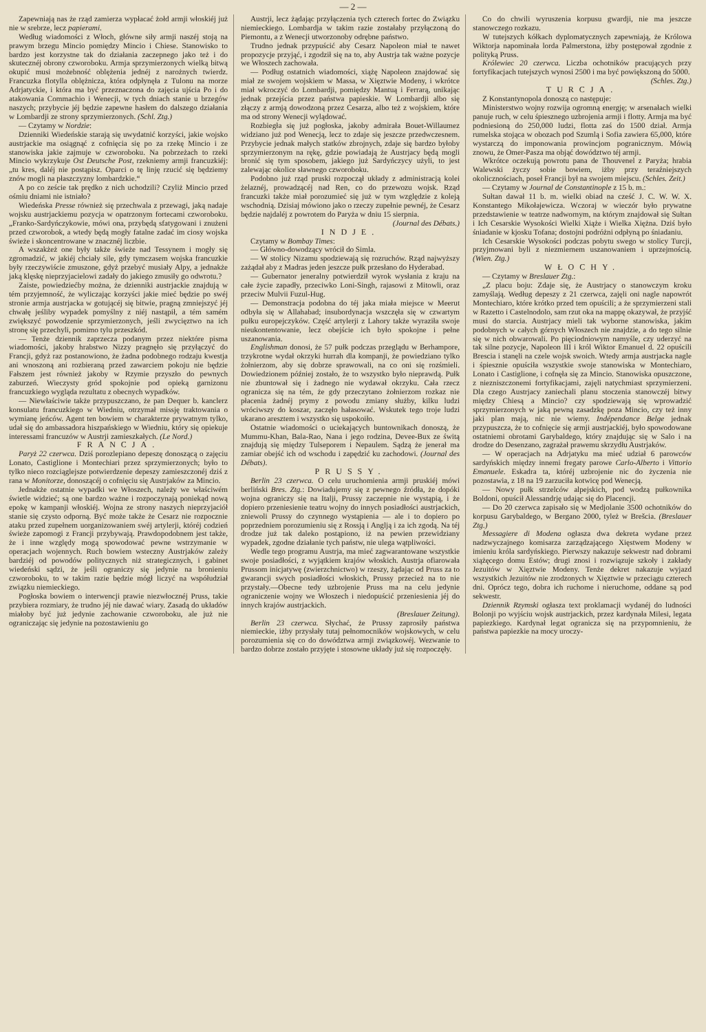— 2 —
Zapewniają nas że rząd zamierza wypłacać żołd armji włoskiéj już nie w srebrze, lecz papierami.
Według wiadomości z Włoch, główne siły armji naszéj stoją na prawym brzegu Mincio pomiędzy Mincio i Chiese. Stanowisko to bardzo jest korzystne tak do działania zaczepnego jako też i do skutecznéj obrony czworoboku. Armja sprzymierzonych wielką bitwą okupić musi możebność oblężenia jednéj z narożnych twierdz. Francuzka flotylla oblężnicza, która odpłynęła z Tulonu na morze Adrjatyckie, i która ma być przeznaczona do zajęcia ujścia Po i do atakowania Commachio i Wenecji, w tych dniach stanie u brzegów naszych; przybycie jéj będzie zapewne hasłem do dalszego działania w Lombardji ze strony sprzymierzonych. (Schl. Ztg.)
— Czytamy w Nordzie:
Dzienniki Wiedeńskie starają się uwydatnić korzyści, jakie wojsko austrjackie ma osiągnąć z cofnięcia się po za rzekę Mincio i ze stanowiska jakie zajmuje w czworoboku. Na pobrzeżach to rzeki Mincio wykrzykuje Ost Deutsche Post, rzekniemy armji francuzkiéj: „tu kres, daléj nie postąpisz. Oparci o tę linję rzucić się będziemy znów mogli na płaszczyzny lombardzkie.“
A po co zeście tak prędko z nich uchodzili? Czyliż Mincio przed ośmiu dniami nie istniało?
Wiedeńska Presse również się przechwala z przewagi, jaką nadaje wojsku austrjackiemu pozycja w opatrzonym fortecami czworoboku. „Franko-Sardyńczykowie, mówi ona, przybędą sfatygowani i znużeni przed czworobok, a wtedy będą mogły fatalne zadać im ciosy wojska świeże i skoncentrowane w znacznéj liczbie.
A wszakżeż one były także świeże nad Tessynem i mogły się zgromadzić, w jakiéj chciały sile, gdy tymczasem wojska francuzkie były rzeczywiście zmuszone, gdyż przebyć musiały Alpy, a jednakże jaką klęskę nieprzyjacielowi zadały do jakiego zmusiły go odwrotu.?
Zaiste, powiedziećby można, że dzienniki austrjackie znajdują w tém przyjemność, że wyliczając korzyści jakie mieć będzie po swéj stronie armja austrjacka w gotującéj się bitwie, pragną zmniejszyć jéj chwałę jeśliby wypadek pomyślny z niéj nastąpił, a tém samém zwiększyć powodzenie sprzymierzonych, jeśli zwycięztwo na ich stronę się przechyli, pomimo tylu przeszkód.
— Tenże dziennik zaprzecza podanym przez niektóre pisma wiadomości, jakoby hrabstwo Nizzy pragnęło się przyłączyć do Francji, gdyż raz postanowiono, że żadna podobnego rodzaju kwestja ani wnoszoną ani rozbieraną przed zawarciem pokoju nie będzie Fałszem jest również jakoby w Rzymie przyszło do pewnych zaburzeń. Wieczysty gród spokojnie pod opieką garnizonu francuzkiego wygląda rezultatu z obecnych wypadków.
— Niewłaściwie także przypuszczano, że pan Dequer b. kanclerz konsulatu francuzkiego w Wiedniu, otrzymał missję traktowania o wymianę jeńców. Agent ten bowiem w charakterze prywatnym tylko, udał się do ambassadora hiszpańskiego w Wiedniu, który się opiekuje interessami francuzów w Austrji zamieszkałych. (Le Nord.)
FRANCJA.
Paryż 22 czerwca. Dziś porozlepiano depeszę donoszącą o zajęciu Lonato, Castiglione i Montechiari przez sprzymierzonych; było to tylko nieco rozciąglejsze potwierdzenie depeszy zamieszczonéj dziś z rana w Monitorze, donoszącéj o cofnięciu się Austrjaków za Mincio.
Jednakże ostatnie wypadki we Włoszech, należy we właściwém świetle widzieć; są one bardzo ważne i rozpoczynają poniekąd nową epokę w kampanji włoskiéj. Wojna ze strony naszych nieprzyjaciół stanie się czysto odporną. Być może także że Cesarz nie rozpocznie ataku przed zupełnem uorganizowaniem swéj artylerji, któréj codzień świeże zapomogi z Francji przybywają. Prawdopodobnem jest także, że i inne względy mogą spowodować pewne wstrzymanie w operacjach wojennych. Ruch bowiem wsteczny Austrjaków zależy bardziéj od powodów politycznych niż strategicznych, i gabinet wiedeński sądzi, że jeśli ograniczy się jedynie na bronieniu czworoboku, to w takim razie będzie mógł liczyć na współudział związku niemieckiego.
Pogłoska bowiem o interwencji prawie niezwłocznéj Pruss, takie przybiera rozmiary, że trudno jéj nie dawać wiary. Zasadą do układów miałoby być już jedynie zachowanie czworoboku, ale już nie ograniczając się jedynie na pozostawieniu go
Austrji, lecz żądając przyłączenia tych czterech fortec do Związku niemieckiego. Lombardja w takim razie zostałaby przyłączoną do Piemontu, a z Wenecji utworzonoby odrębne państwo.
Trudno jednak przypuścić aby Cesarz Napoleon miał te nawet propozycje przyjąć, i zgodził się na to, aby Austrja tak ważne pozycje we Włoszech zachowała.
— Podług ostatnich wiadomości, xiążę Napoleon znajdować się miał ze swojem wojskiem w Massa, w Xięztwie Modeny, i wkrótce miał wkroczyć do Lombardji, pomiędzy Mantuą i Ferrarą, unikając jednak przejścia przez państwa papieskie. W Lombardji albo się złączy z armją dowodzoną przez Cesarza, albo też z wojskiem, które ma od strony Wenecji wylądować.
Rozbiegła się już pogłoska, jakoby admirała Bouet-Willaumez widziano już pod Wenecją, lecz to zdaje się jeszcze przedwczesnem. Przybycie jednak małych statków zbrojnych, zdaje się bardzo byłoby sprzymierzonym na rękę, gdzie powiadają że Austrjacy będą mogli bronić się tym sposobem, jakiego już Sardyńczycy użyli, to jest zalewając okolice sławnego czworoboku.
Podobno już rząd pruski rozpoczął układy z administracją kolei żelaznéj, prowadzącéj nad Ren, co do przewozu wojsk. Rząd francuzki także miał porozumieć się już w tym względzie z koleją wschodnią. Dzisiaj mówiono jako o rzeczy zupełnie pewnéj, że Cesarz będzie najdaléj z powrotem do Paryża w dniu 15 sierpnia.
(Journal des Débats.)
INDJE.
Czytamy w Bombay Times:
— Główno-dowodzący wrócił do Simla.
— W stolicy Nizamu spodziewają się rozruchów. Rząd najwyższy zażądał aby z Madras jeden jeszcze pułk przesłano do Hyderabad.
— Gubernator jeneralny potwierdził wyrok wysłania z kraju na całe życie zapadły, przeciwko Loni-Singh, rajasowi z Mitowli, oraz przeciw Mulvii Fuzul-Hug.
— Demonstracja podobna do téj jaka miała miejsce w Meerut odbyła się w Allahabad; insubordynacja wszczęła się w czwartym pułku europejczyków. Część artylerji z Lahory także wyraziła swoje nieukontentowanie, lecz obejście ich było spokojne i pełne uszanowania.
Englishman donosi, że 57 pułk podczas przeglądu w Berhampore, trzykrotne wydał okrzyki hurrah dla kompanji, że powiedziano tylko żołnierzom, aby się dobrze sprawowali, na co oni się rozśmieli. Dowiedzionem później zostało, że to wszystko było nieprawdą. Pułk nie zbuntował się i żadnego nie wydawał okrzyku. Cała rzecz ogranicza się na tém, że gdy przeczytano żołnierzom rozkaz nie płacenia żadnéj prymy z powodu zmiany służby, kilku ludzi wróciwszy do koszar, zaczęło hałasować. Wskutek tego troje ludzi ukarano aresztem i wszystko się uspokoiło.
Ostatnie wiadomości o uciekających buntownikach donoszą, że Mummu-Khan, Bala-Rao, Nana i jego rodzina, Devee-Bux ze świtą znajdują się między Tulseporem i Nepaulem. Sądzą że jenerał ma zamiar obejść ich od wschodu i zapędzić ku zachodowi. (Journal des Débats).
PRUSSY.
Berlin 23 czerwca. O celu uruchomienia armji pruskiéj mówi berliński Bres. Ztg.: Dowiadujemy się z pewnego źródła, że dopóki wojna ograniczy się na Italji, Prussy zaczepnie nie wystąpią, i że dopiero przeniesienie teatru wojny do innych posiadłości austrjackich, zniewoli Prussy do czynnego wystąpienia — ale i to dopiero po poprzedniem porozumieniu się z Rossją i Anglją i za ich zgodą. Na téj drodze już tak daleko postąpiono, iż na pewien przewidziany wypadek, zgodne działanie tych państw, nie ulega wątpliwości.
Wedle tego programu Austrja, ma mieć zagwarantowane wszystkie swoje posiadłości, z wyjątkiem krajów włoskich. Austrja ofiarowała Prussom inicjatywę (zwierzchnictwo) w rzeszy, żądając od Pruss za to gwarancji swych posiadłości włoskich, Prussy przecież na to nie przystały.—Obecne tedy uzbrojenie Pruss ma na celu jedynie ograniczenie wojny we Włoszech i niedopuścić przeniesienia jéj do innych krajów austrjackich.
(Breslauer Zeitung).
Berlin 23 czerwca. Słychać, że Prussy zaprosiły państwa niemieckie, iżby przysłały tutaj pełnomocników wojskowych, w celu porozumienia się co do dowództwa armji związkowéj. Wezwanie to bardzo dobrze zostało przyjęte i stosowne układy już się rozpoczęły.
Co do chwili wyruszenia korpusu gwardji, nie ma jeszcze stanowczego rozkazu.
W tutejszych kółkach dyplomatycznych zapewniają, że Królowa Wiktorja napominała lorda Palmerstona, iżby postępował zgodnie z polityką Pruss.
Królewiec 20 czerwca. Liczba ochotników pracujących przy fortyfikacjach tutejszych wynosi 2500 i ma być powiększoną do 5000.
(Schles. Ztg.)
TURCJA.
Z Konstantynopola donoszą co następuje:
Ministerstwo wojny rozwija ogromną energję; w arsenałach wielki panuje ruch, w celu śpiesznego uzbrojenia armji i flotty. Armja ma być podniesioną do 250,000 ludzi, flotta zaś do 1500 dział. Armja rumelska stojąca w obozach pod Szumlą i Sofia zawiera 65,000, które wystarczą do imponowania prowincjom pogranicznym. Mówią znowu, że Omer-Pasza ma objąć dowództwo téj armji.
Wkrótce oczekują powrotu pana de Thouvenel z Paryża; hrabia Walewski życzy sobie bowiem, iżby przy teraźniejszych okolicznościach, poseł Francji był na swojem miejscu. (Schles. Zeit.)
— Czytamy w Journal de Constantinople z 15 b. m.:
Sułtan dawał 11 b. m. wielki obiad na cześć J. C. W. W. X. Konstantego Mikołajewicza. Wczoraj w wieczór było prywatne przedstawienie w teatrze nadwornym, na którym znajdował się Sułtan i Ich Cesarskie Wysokości Wielki Xiąże i Wielka Xiężna. Dziś było śniadanie w kjosku Tofana; dostojni podróżni odpłyną po śniadaniu.
Ich Cesarskie Wysokości podczas pobytu swego w stolicy Turcji, przyjmowani byli z niezmiernem uszanowaniem i uprzejmością. (Wien. Ztg.)
WŁOCHY.
— Czytamy w Breslauer Ztg.:
„Z placu boju: Zdaje się, że Austrjacy o stanowczym kroku zamyślają. Według depeszy z 21 czerwca, zajęli oni nagle napowrót Montechiaro, które krótko przed tem opuścili; a że sprzymierzeni stali w Razetto i Castelnodolo, sam rzut oka na mappę okazywał, że przyjść musi do starcia. Austrjacy mieli tak wyborne stanowiska, jakim podobnych w całych górnych Włoszech nie znajdzie, a do tego silnie się w nich obwarowali. Po pięciodniowym namyśle, czy uderzyć na tak silne pozycje, Napoleon III i król Wiktor Emanuel d. 22 opuścili Brescia i stanęli na czele wojsk swoich. Wtedy armja austrjacka nagle i śpiesznie opuściła wszystkie swoje stanowiska w Montechiaro, Lonato i Castiglione, i cofnęła się za Mincio. Stanowiska opuszczone, z niezniszczonemi fortyfikacjami, zajęli natychmiast sprzymierzeni. Dla czego Austrjacy zaniechali planu stoczenia stanowczéj bitwy między Chiesą a Mincio? czy spodziewają się wprowadzić sprzymierzonych w jaką pewną zasadzkę poza Mincio, czy też inny jaki plan mają, nic nie wiemy. Indépendance Belge jednak przypuszcza, że to cofnięcie się armji austrjackiéj, było spowodowane ostatniemi obrotami Garybaldego, który znajdując się w Salo i na drodze do Desenzano, zagrażał prawemu skrzydłu Austrjaków.
— W operacjach na Adrjatyku ma mieć udział 6 parowców sardyńskich między innemi fregaty parowe Carlo-Alberto i Vittorio Emanuele. Eskadra ta, któréj uzbrojenie nic do życzenia nie pozostawia, z 18 na 19 zarzuciła kotwicę pod Wenecją.
— Nowy pułk strzelców alpejskich, pod wodzą pułkownika Boldoni, opuścił Alessandrję udając się do Placencji.
— Do 20 czerwca zapisało się w Medjolanie 3500 ochotników do korpusu Garybaldego, w Bergano 2000, tyleż w Brešcia. (Breslauer Ztg.)
Messagiere di Modena ogłasza dwa dekreta wydane przez nadzwyczajnego komisarza zarządzającego Xięstwem Modeny w imieniu króla sardyńskiego. Pierwszy nakazuje sekwestr nad dobrami xiążęcego domu Estów; drugi znosi i rozwiązuje szkoły i zakłady Jezuitów w Xięztwie Modeny. Tenże dekret nakazuje wyjazd wszystkich Jezuitów nie zrodzonych w Xięztwie w przeciągu czterech dni. Oprócz tego, dobra ich ruchome i nieruchome, oddane są pod sekwestr.
Dziennik Rzymski ogłasza text proklamacji wydanéj do ludności Bolonji po wyjściu wojsk austrjackich, przez kardynała Milesi, legata papiezkiego. Kardynał legat ogranicza się na przypomnieniu, że państwa papiezkie na mocy uroczy-